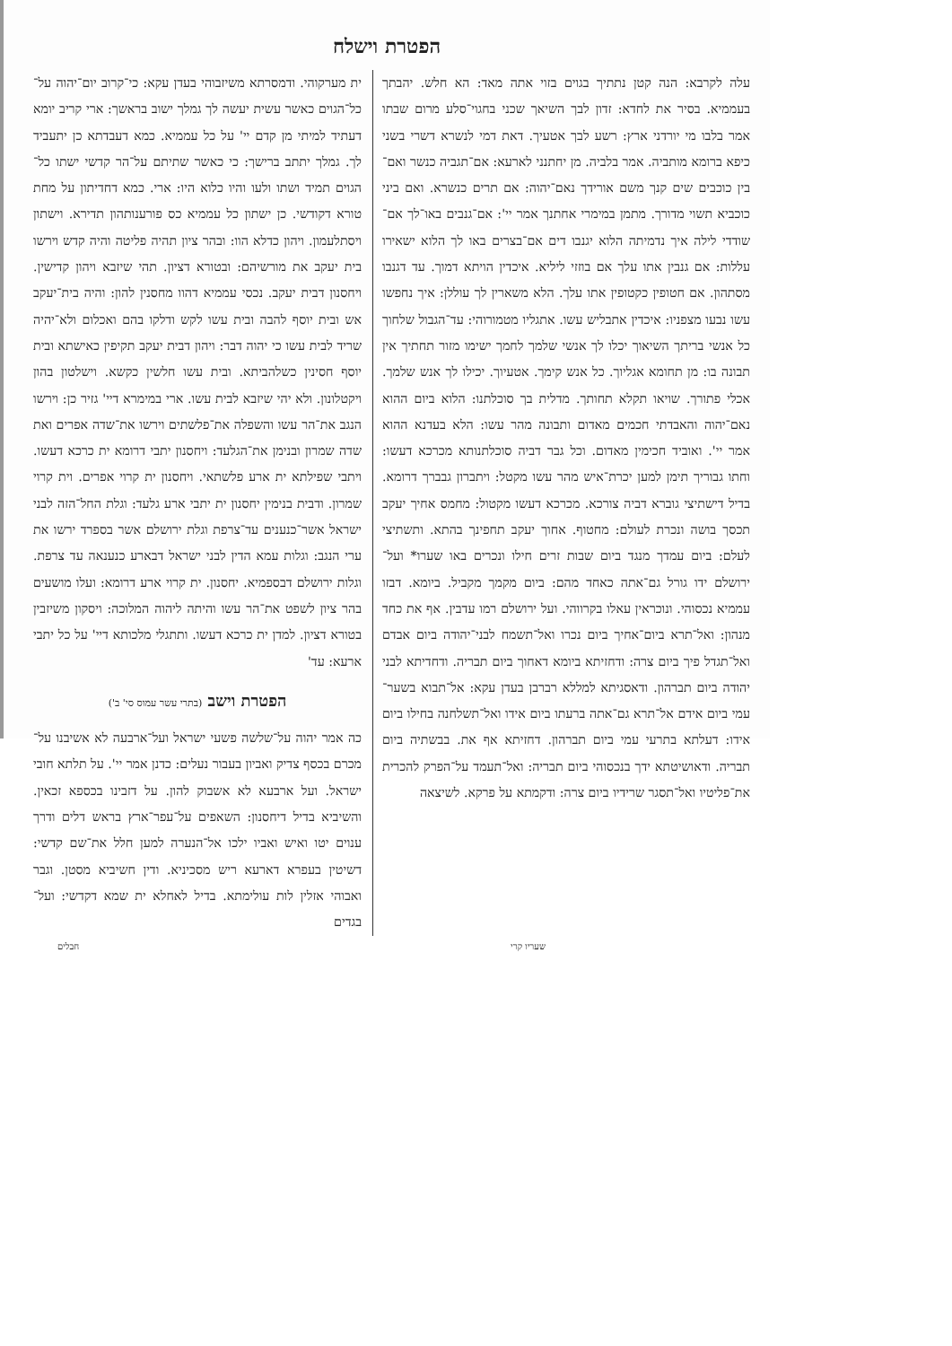הפטרת וישלח
עלה לקרבא: הנה קטן נתתיך בגוים בזוי אתה מאד: הא חלש. יהבתך בעממיא. בסיר את לחדא: זדון לבך השיאך שכני בחגוי־סלע מרום שבתו אמר בלבו מי יורדני ארץ: רשע לבך אטעיך. דאת דמי לנשרא דשרי בשני כיפא ברומא מותביה. אמר בלביה. מן יחתנני לארעא: אם־תגביה כנשר ואם־בין כוכבים שים קנך משם אורידך נאם־יהוה: אם תרים כנשרא. ואם ביני כוכביא תשוי מדורך. מתמן במימרי אחתנך אמר יי': אם־גנבים באו־לך אם־שודדי לילה איך נדמיתה הלוא יגנבו דים אם־בצרים באו לך הלוא ישאירו עללות: אם גנבין אתו עלך אם בוזזי ליליא. איכדין הויתא דמוך. עד דגנבו מסתהון. אם חטופין כקטופין אתו עלך. הלא משארין לך עוללן: איך נחפשו עשו נבעו מצפניו: איכדין אתבליש עשו. אתגליו מטמורוהי: עד־הגבול שלחוך כל אנשי בריתך השיאוך יכלו לך אנשי שלמך לחמך ישימו מזור תחתיך אין תבונה בו: מן תחומא אגליוך. כל אנש קימך. אטעיוך. יכילו לך אנש שלמך. אכלי פתורך. שויאו תקלא תחותך. מדלית בך סוכלתנו: הלוא ביום ההוא נאם־יהוה והאבדתי חכמים מאדום ותבונה מהר עשו: הלא בעדנא ההוא אמר יי'. ואוביד חכימין מאדום. וכל גבר דביה סוכלתנותא מכרכא דעשו: וחתו גבוריך תימן למען יכרת־איש מהר עשו מקטל: ויתברון גבברך דרומא. בדיל דישתיצי גוברא דביה צורכא. מכרכא דעשו מקטול: מחמס אחיך יעקב תכסך בושה ונכרת לעולם: מחטוף. אחוך יעקב תחפינך בהתא. ותשתיצי לעלם: ביום עמדך מנגד ביום שבות זרים חילו ונכרים באו שערו* ועל־ירושלם ידו גורל גם־אתה כאחד מהם: ביום מקמך מקביל. ביומא. דבזו עממיא נכסוהי. ונוכראין עאלו בקרווהי. ועל ירושלם רמו עדבין. אף את כחד מנהון: ואל־תרא ביום־אחיך ביום נכרו ואל־תשמח לבני־יהודה ביום אבדם ואל־תגדל פיך ביום צרה: ודחזיתא ביומא דאחוך ביום תבריה. ודחדיתא לבני יהודה ביום תברהון. ודאסגיתא למללא רברבן בעדן עקא: אל־תבוא בשער־עמי ביום אידם אל־תרא גם־אתה ברעתו ביום אידו ואל־תשלחנה בחילו ביום אידו: דעלתא בתרעי עמי ביום תברהון. דחזיתא אף את. בבשתיה ביום תבריה. ודאושיטתא ידך בנכסוהי ביום תבריה: ואל־תעמד על־הפרק להכרית את־פליטיו ואל־תסגר שרידיו ביום צרה: ודקמתא על פרקא. לשיצאה
ית מערקוהי. ודמסרתא משיזבוהי בעדן עקא: כי־קרוב יום־יהוה על־כל־הגוים כאשר עשית יעשה לך גמלך ישוב בראשך: ארי קריב יומא דעתיד למיתי מן קדם יי' על כל עממיא. כמא דעבדתא כן יתעביד לך. גמלך יתתב ברישך: כי כאשר שתיתם על־הר קדשי ישתו כל־הגוים תמיד ושתו ולעו והיו כלוא היו: ארי. כמא דחדיתון על מחת טורא דקודשי. כן ישתון כל עממיא כס פורענותהון תדירא. וישתון ויסתלעמון. ויהון כדלא הוו: ובהר ציון תהיה פליטה והיה קדש וירשו בית יעקב את מורשיהם: ובטורא דציון. תהי שיזבא ויהון קדישין. ויחסנון דבית יעקב. נכסי עממיא דהוו מחסנין להון: והיה בית־יעקב אש ובית יוסף להבה ובית עשו לקש ודלקו בהם ואכלום ולא־יהיה שריד לבית עשו כי יהוה דבר: ויהון דבית יעקב תקיפין כאישתא ובית יוסף חסינין כשלהביתא. ובית עשו חלשין כקשא. וישלטון בהון ויקטלונון. ולא יהי שיזבא לבית עשו. ארי במימרא דיי' גזיר כן: וירשו הנגב את־הר עשו והשפלה את־פלשתים וירשו את־שדה אפרים ואת שדה שמרון ובנימן את־הגלעד: ויחסנון יתבי דרומא ית כרכא דעשו. ויתבי שפילתא ית ארע פלשתאי. ויחסנון ית קרוי אפרים. וית קרוי שמרון. ודבית בנימין יחסנון ית יתבי ארע גלעד: וגלת החל־הזה לבני ישראל אשר־כנענים עד־צרפת וגלת ירושלם אשר בספרד ירשו את ערי הנגב: וגלות עמא הדין לבני ישראל דבארע כנענאה עד צרפת. וגלות ירושלם דבספמיא. יחסנון. ית קרוי ארע דרומא: ועלו מושעים בהר ציון לשפט את־הר עשו והיתה ליהוה המלוכה: ויסקון משיזבין בטורא דציון. למדן ית כרכא דעשו. ותתגלי מלכותא דיי' על כל יתבי ארעא: עד'
הפטרת וישב (בתרי עשר עמוס סי' ב')
כה אמר יהוה על־שלשה פשעי ישראל ועל־ארבעה לא אשיבנו על־מכרם בכסף צדיק ואביון בעבור נעלים: כדנן אמר יי'. על תלתא חובי ישראל. ועל ארבעא לא אשבוק להון. על דזבינו בכספא זכאין. והשיביא בדיל דיחסנון: השאפים על־עפר־ארץ בראש דלים ודרך ענוים יטו ואיש ואביו ילכו אל־הנערה למען חלל את־שם קדשי: דשיטין בעפרא דארעא ריש מסכיניא. ודין חשיביא מסטן. וגבר ואבוהי אזלין לות עולימתא. בדיל לאחלא ית שמא דקדשי: ועל־בגדים
שעריו קרי חבלים